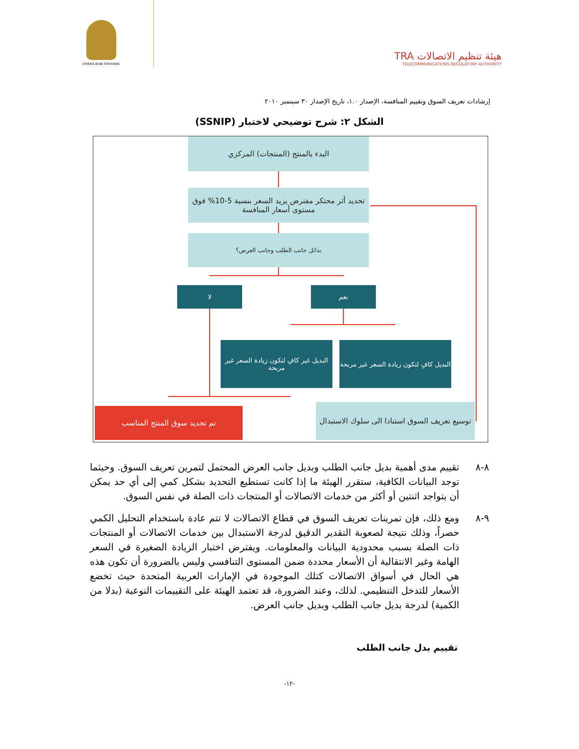United Arab Emirates
هيئة تنظيم الاتصالات TRA
TELECOMMUNICATIONS REGULATORY AUTHORITY
إرشادات تعريف السوق وتقييم المنافسة، الإصدار ١.٠، تاريخ الإصدار ٣٠ سبتمبر ٢٠١٠
الشكل ٢: شرح توضيحي لاختبار (SSNIP)
البدء بالمنتج (المنتجات) المركزي
تحديد أثر محتكر مفترض يزيد السعر بنسبة 5-10% فوق مستوى أسعار المنافسة
بدائل جانب الطلب وجانب العرض؟
نعم
لا
البديل كافٍ لتكون زيادة السعر غير مربحة
البديل غير كافٍ لتكون زيادة السعر غير مربحة
توسيع تعريف السوق استنادا الى سلوك الاستبدال
تم تحديد سوق المنتج المناسب
٨-٨ تقييم مدى أهمية بديل جانب الطلب وبديل جانب العرض المحتمل لتمرين تعريف السوق. وحيثما توجد البيانات الكافية، ستقرر الهيئة ما إذا كانت تستطيع التحديد بشكل كمي إلى أي حد يمكن أن يتواجد اثنتين أو أكثر من خدمات الاتصالات أو المنتجات ذات الصلة في نفس السوق.
٩-٨ ومع ذلك، فإن تمرينات تعريف السوق في قطاع الاتصالات لا تتم عادة باستخدام التحليل الكمي حصراً، وذلك نتيجة لصعوبة التقدير الدقيق لدرجة الاستبدال بين خدمات الاتصالات أو المنتجات ذات الصلة بسبب محدودية البيانات والمعلومات. ويفترض اختبار الزيادة الصغيرة في السعر الهامة وغير الانتقالية أن الأسعار محددة ضمن المستوى التنافسي وليس بالضرورة أن تكون هذه هي الحال في أسواق الاتصالات كتلك الموجودة في الإمارات العربية المتحدة حيث تخضع الأسعار للتدخل التنظيمي. لذلك، وعند الضرورة، قد تعتمد الهيئة على التقييمات النوعية (بدلا من الكمية) لدرجة بديل جانب الطلب وبديل جانب العرض.
تقييم بدل جانب الطلب
-١٢-